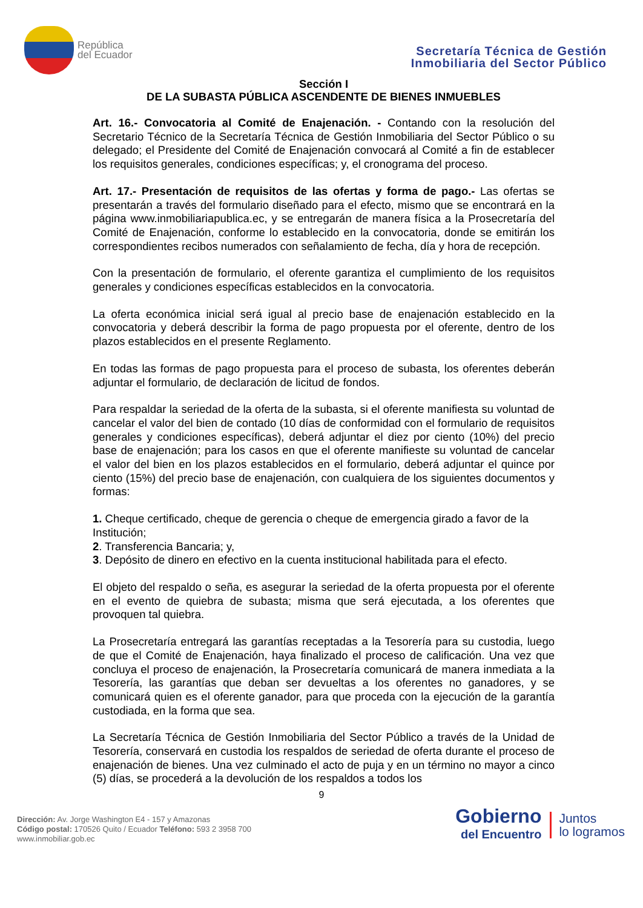República
del Ecuador
Secretaría Técnica de Gestión
Inmobiliaria del Sector Público
Sección I
DE LA SUBASTA PÚBLICA ASCENDENTE DE BIENES INMUEBLES
Art. 16.- Convocatoria al Comité de Enajenación. - Contando con la resolución del Secretario Técnico de la Secretaría Técnica de Gestión Inmobiliaria del Sector Público o su delegado; el Presidente del Comité de Enajenación convocará al Comité a fin de establecer los requisitos generales, condiciones específicas; y, el cronograma del proceso.
Art. 17.- Presentación de requisitos de las ofertas y forma de pago.- Las ofertas se presentarán a través del formulario diseñado para el efecto, mismo que se encontrará en la página www.inmobiliariapublica.ec, y se entregarán de manera física a la Prosecretaría del Comité de Enajenación, conforme lo establecido en la convocatoria, donde se emitirán los correspondientes recibos numerados con señalamiento de fecha, día y hora de recepción.
Con la presentación de formulario, el oferente garantiza el cumplimiento de los requisitos generales y condiciones específicas establecidos en la convocatoria.
La oferta económica inicial será igual al precio base de enajenación establecido en la convocatoria y deberá describir la forma de pago propuesta por el oferente, dentro de los plazos establecidos en el presente Reglamento.
En todas las formas de pago propuesta para el proceso de subasta, los oferentes deberán adjuntar el formulario, de declaración de licitud de fondos.
Para respaldar la seriedad de la oferta de la subasta, si el oferente manifiesta su voluntad de cancelar el valor del bien de contado (10 días de conformidad con el formulario de requisitos generales y condiciones específicas), deberá adjuntar el diez por ciento (10%) del precio base de enajenación; para los casos en que el oferente manifieste su voluntad de cancelar el valor del bien en los plazos establecidos en el formulario, deberá adjuntar el quince por ciento (15%) del precio base de enajenación, con cualquiera de los siguientes documentos y formas:
1. Cheque certificado, cheque de gerencia o cheque de emergencia girado a favor de la Institución;
2. Transferencia Bancaria; y,
3. Depósito de dinero en efectivo en la cuenta institucional habilitada para el efecto.
El objeto del respaldo o seña, es asegurar la seriedad de la oferta propuesta por el oferente en el evento de quiebra de subasta; misma que será ejecutada, a los oferentes que provoquen tal quiebra.
La Prosecretaría entregará las garantías receptadas a la Tesorería para su custodia, luego de que el Comité de Enajenación, haya finalizado el proceso de calificación. Una vez que concluya el proceso de enajenación, la Prosecretaría comunicará de manera inmediata a la Tesorería, las garantías que deban ser devueltas a los oferentes no ganadores, y se comunicará quien es el oferente ganador, para que proceda con la ejecución de la garantía custodiada, en la forma que sea.
La Secretaría Técnica de Gestión Inmobiliaria del Sector Público a través de la Unidad de Tesorería, conservará en custodia los respaldos de seriedad de oferta durante el proceso de enajenación de bienes. Una vez culminado el acto de puja y en un término no mayor a cinco (5) días, se procederá a la devolución de los respaldos a todos los
9
Dirección: Av. Jorge Washington E4 - 157 y Amazonas
Código postal: 170526 Quito / Ecuador Teléfono: 593 2 3958 700
www.inmobiliar.gob.ec
Gobierno
del Encuentro
Juntos
lo logramos